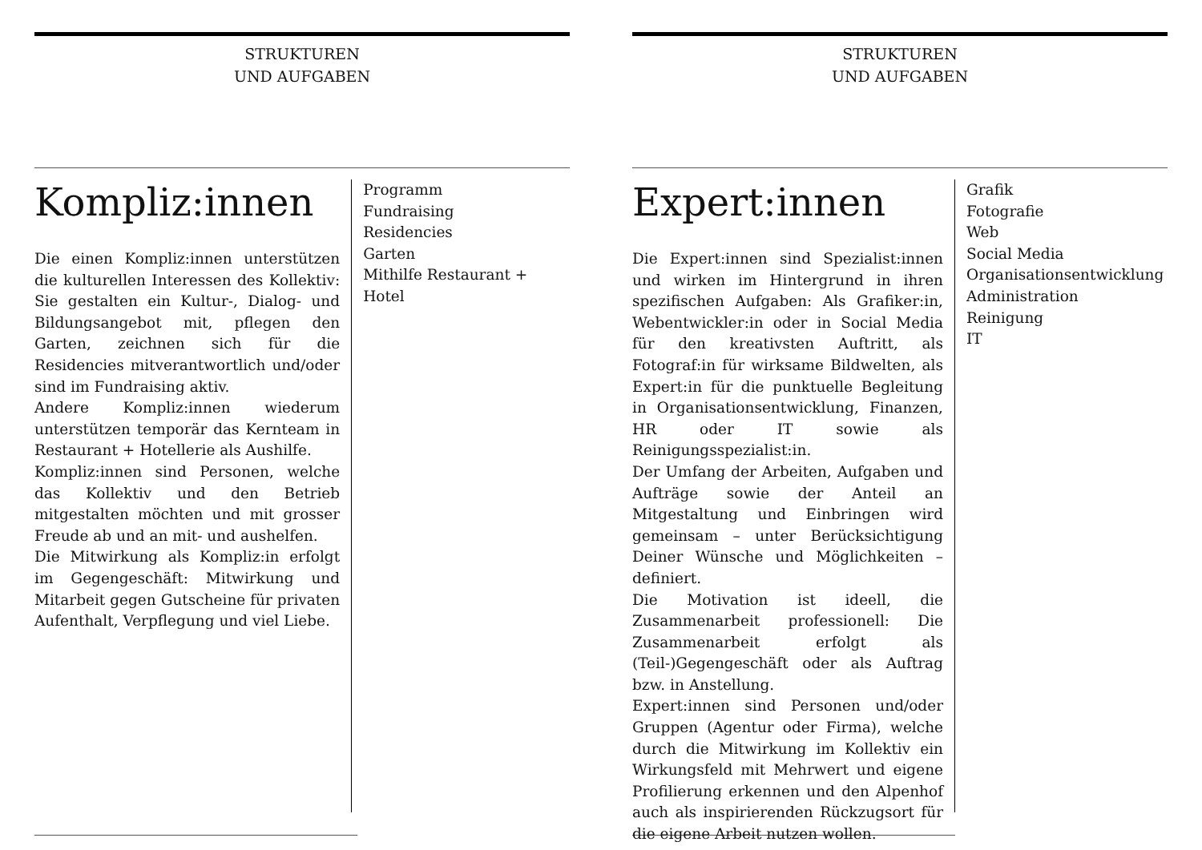STRUKTUREN
UND AUFGABEN
Kompliz:innen
Die einen Kompliz:innen unterstützen die kulturellen Interessen des Kollektiv: Sie gestalten ein Kultur-, Dialog- und Bildungsangebot mit, pflegen den Garten, zeichnen sich für die Residencies mitverantwortlich und/oder sind im Fundraising aktiv.
Andere Kompliz:innen wiederum unterstützen temporär das Kernteam in Restaurant + Hotellerie als Aushilfe.
Kompliz:innen sind Personen, welche das Kollektiv und den Betrieb mitgestalten möchten und mit grosser Freude ab und an mit- und aushelfen.
Die Mitwirkung als Kompliz:in erfolgt im Gegengeschäft: Mitwirkung und Mitarbeit gegen Gutscheine für privaten Aufenthalt, Verpflegung und viel Liebe.
Programm
Fundraising
Residencies
Garten
Mithilfe Restaurant + Hotel
STRUKTUREN
UND AUFGABEN
Expert:innen
Die Expert:innen sind Spezialist:innen und wirken im Hintergrund in ihren spezifischen Aufgaben: Als Grafiker:in, Webentwickler:in oder in Social Media für den kreativsten Auftritt, als Fotograf:in für wirksame Bildwelten, als Expert:in für die punktuelle Begleitung in Organisationsentwicklung, Finanzen, HR oder IT sowie als Reinigungsspezialist:in.
Der Umfang der Arbeiten, Aufgaben und Aufträge sowie der Anteil an Mitgestaltung und Einbringen wird gemeinsam – unter Berücksichtigung Deiner Wünsche und Möglichkeiten – definiert.
Die Motivation ist ideell, die Zusammenarbeit professionell: Die Zusammenarbeit erfolgt als (Teil-)Gegengeschäft oder als Auftrag bzw. in Anstellung.
Expert:innen sind Personen und/oder Gruppen (Agentur oder Firma), welche durch die Mitwirkung im Kollektiv ein Wirkungsfeld mit Mehrwert und eigene Profilierung erkennen und den Alpenhof auch als inspirierenden Rückzugsort für die eigene Arbeit nutzen wollen.
Grafik
Fotografie
Web
Social Media
Organisationsentwicklung
Administration
Reinigung
IT